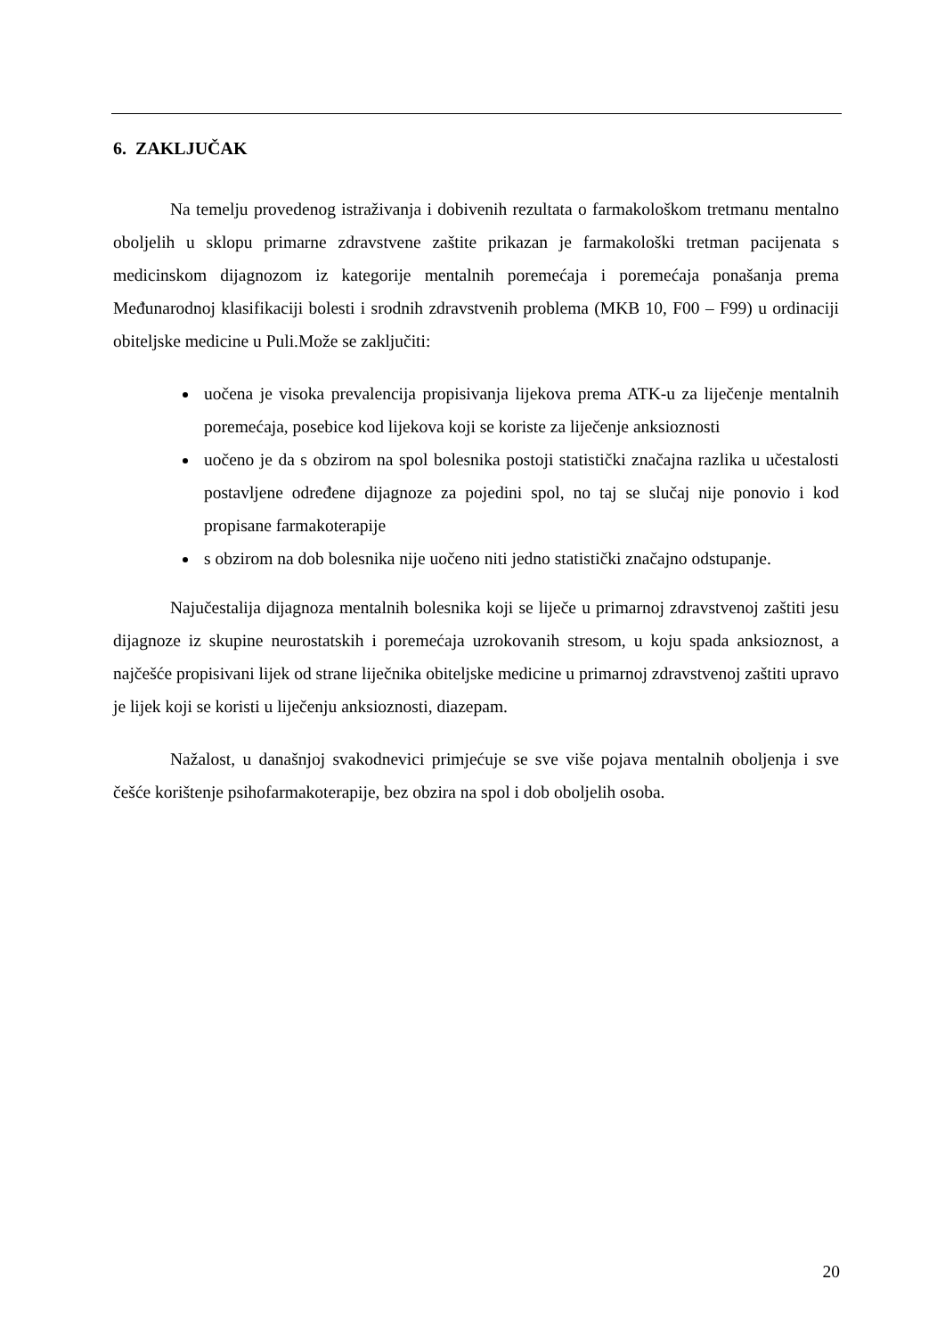6. ZAKLJUČAK
Na temelju provedenog istraživanja i dobivenih rezultata o farmakološkom tretmanu mentalno oboljelih u sklopu primarne zdravstvene zaštite prikazan je farmakološki tretman pacijenata s medicinskom dijagnozom iz kategorije mentalnih poremećaja i poremećaja ponašanja prema Međunarodnoj klasifikaciji bolesti i srodnih zdravstvenih problema (MKB 10, F00 – F99) u ordinaciji obiteljske medicine u Puli.Može se zaključiti:
uočena je visoka prevalencija propisivanja lijekova prema ATK-u za liječenje mentalnih poremećaja, posebice kod lijekova koji se koriste za liječenje anksioznosti
uočeno je da s obzirom na spol bolesnika postoji statistički značajna razlika u učestalosti postavljene određene dijagnoze za pojedini spol, no taj se slučaj nije ponovio i kod propisane farmakoterapije
s obzirom na dob bolesnika nije uočeno niti jedno statistički značajno odstupanje.
Najučestalija dijagnoza mentalnih bolesnika koji se liječe u primarnoj zdravstvenoj zaštiti jesu dijagnoze iz skupine neurostatskih i poremećaja uzrokovanih stresom, u koju spada anksioznost, a najčešće propisivani lijek od strane liječnika obiteljske medicine u primarnoj zdravstvenoj zaštiti upravo je lijek koji se koristi u liječenju anksioznosti, diazepam.
Nažalost, u današnjoj svakodnevici primjećuje se sve više pojava mentalnih oboljenja i sve češće korištenje psihofarmakoterapije, bez obzira na spol i dob oboljelih osoba.
20